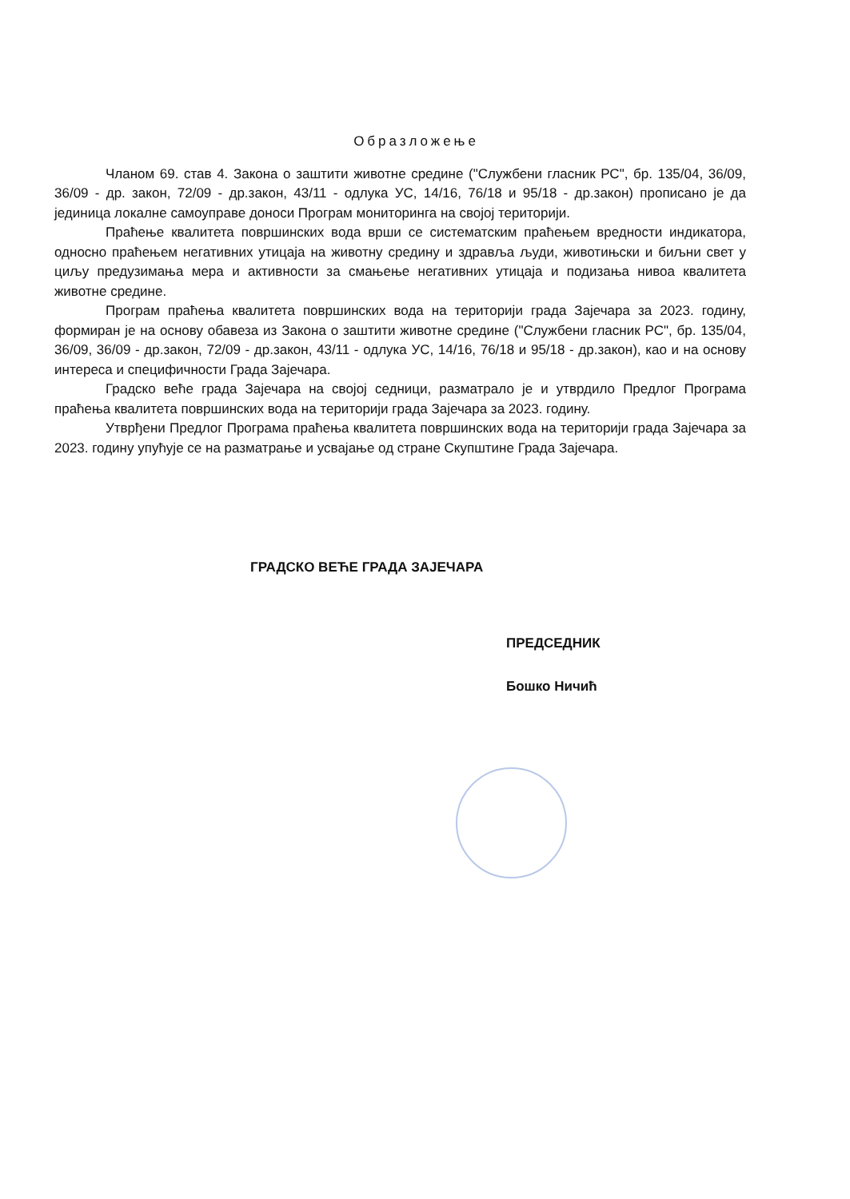Образложење
Чланом 69. став 4. Закона о заштити животне средине ("Службени гласник РС", бр. 135/04, 36/09, 36/09 - др. закон, 72/09 - др.закон, 43/11 - одлука УС, 14/16, 76/18 и 95/18 - др.закон) прописано је да јединица локалне самоуправе доноси Програм мониторинга на својој територији.
Праћење квалитета површинских вода врши се систематским праћењем вредности индикатора, односно праћењем негативних утицаја на животну средину и здравља људи, животињски и биљни свет у циљу предузимања мера и активности за смањење негативних утицаја и подизања нивоа квалитета животне средине.
Програм праћења квалитета површинских вода на територији града Зајечара за 2023. годину, формиран је на основу обавеза из Закона о заштити животне средине ("Службени гласник РС", бр. 135/04, 36/09, 36/09 - др.закон, 72/09 - др.закон, 43/11 - одлука УС, 14/16, 76/18 и 95/18 - др.закон), као и на основу интереса и специфичности Града Зајечара.
Градско веће града Зајечара на својој седници, разматрало је и утврдило Предлог Програма праћења квалитета површинских вода на територији града Зајечара за 2023. годину.
Утврђени Предлог Програма праћења квалитета површинских вода на територији града Зајечара за 2023. годину упућује се на разматрање и усвајање од стране Скупштине Града Зајечара.
ГРАДСКО ВЕЋЕ ГРАДА ЗАЈЕЧАРА
ПРЕДСЕДНИК
Бошко Ничић